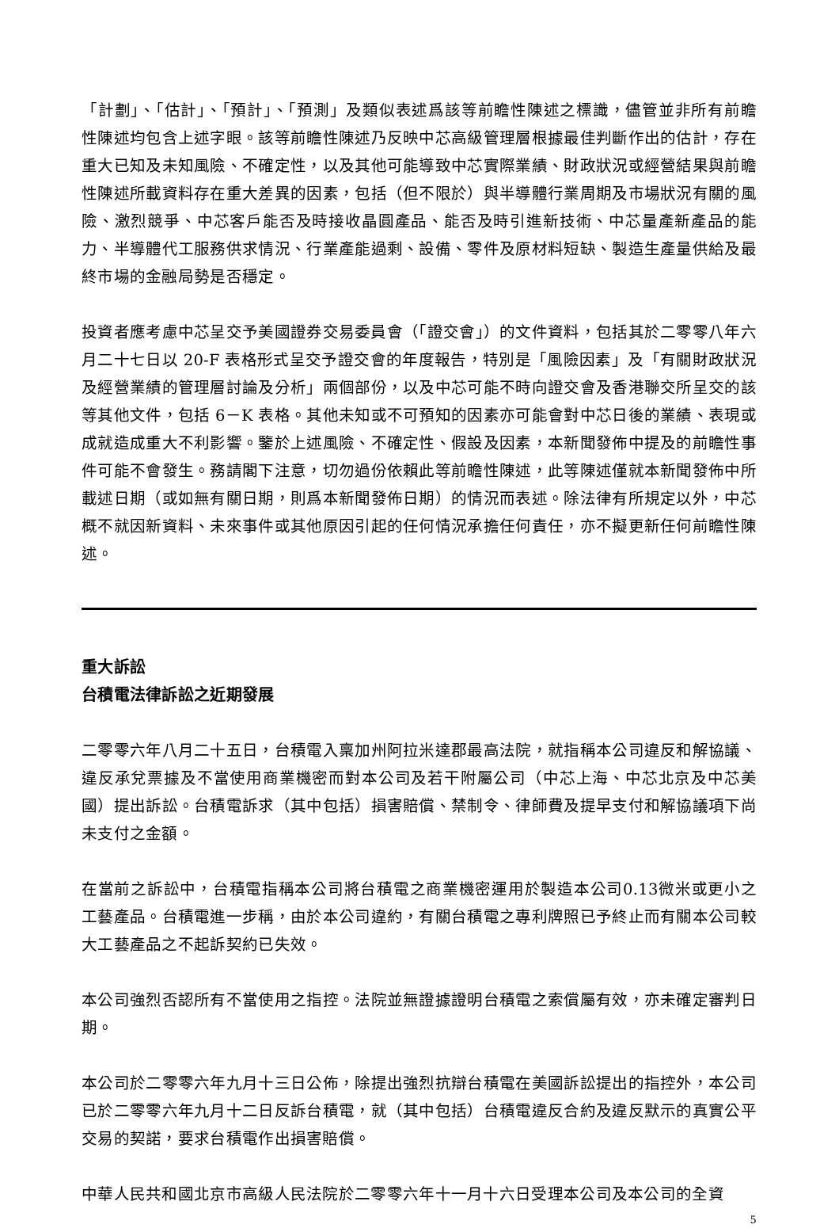「計劃」、「估計」、「預計」、「預測」及類似表述爲該等前瞻性陳述之標識，儘管並非所有前瞻性陳述均包含上述字眼。該等前瞻性陳述乃反映中芯高級管理層根據最佳判斷作出的估計，存在重大已知及未知風險、不確定性，以及其他可能導致中芯實際業績、財政狀況或經營結果與前瞻性陳述所載資料存在重大差異的因素，包括（但不限於）與半導體行業周期及市場狀況有關的風險、激烈競爭、中芯客戶能否及時接收晶圓產品、能否及時引進新技術、中芯量產新產品的能力、半導體代工服務供求情況、行業產能過剩、設備、零件及原材料短缺、製造生產量供給及最終市場的金融局勢是否穩定。
投資者應考慮中芯呈交予美國證券交易委員會（「證交會」）的文件資料，包括其於二零零八年六月二十七日以 20-F 表格形式呈交予證交會的年度報告，特別是「風險因素」及「有關財政狀況及經營業績的管理層討論及分析」兩個部份，以及中芯可能不時向證交會及香港聯交所呈交的該等其他文件，包括 6－K 表格。其他未知或不可預知的因素亦可能會對中芯日後的業績、表現或成就造成重大不利影響。鑒於上述風險、不確定性、假設及因素，本新聞發佈中提及的前瞻性事件可能不會發生。務請閣下注意，切勿過份依賴此等前瞻性陳述，此等陳述僅就本新聞發佈中所載述日期（或如無有關日期，則爲本新聞發佈日期）的情況而表述。除法律有所規定以外，中芯概不就因新資料、未來事件或其他原因引起的任何情況承擔任何責任，亦不擬更新任何前瞻性陳述。
重大訴訟
台積電法律訴訟之近期發展
二零零六年八月二十五日，台積電入稟加州阿拉米達郡最高法院，就指稱本公司違反和解協議、違反承兌票據及不當使用商業機密而對本公司及若干附屬公司（中芯上海、中芯北京及中芯美國）提出訴訟。台積電訴求（其中包括）損害賠償、禁制令、律師費及提早支付和解協議項下尚未支付之金額。
在當前之訴訟中，台積電指稱本公司將台積電之商業機密運用於製造本公司0.13微米或更小之工藝產品。台積電進一步稱，由於本公司違約，有關台積電之專利牌照已予終止而有關本公司較大工藝產品之不起訴契約已失效。
本公司強烈否認所有不當使用之指控。法院並無證據證明台積電之索償屬有效，亦未確定審判日期。
本公司於二零零六年九月十三日公佈，除提出強烈抗辯台積電在美國訴訟提出的指控外，本公司已於二零零六年九月十二日反訴台積電，就（其中包括）台積電違反合約及違反默示的真實公平交易的契諾，要求台積電作出損害賠償。
中華人民共和國北京市高級人民法院於二零零六年十一月十六日受理本公司及本公司的全資
5